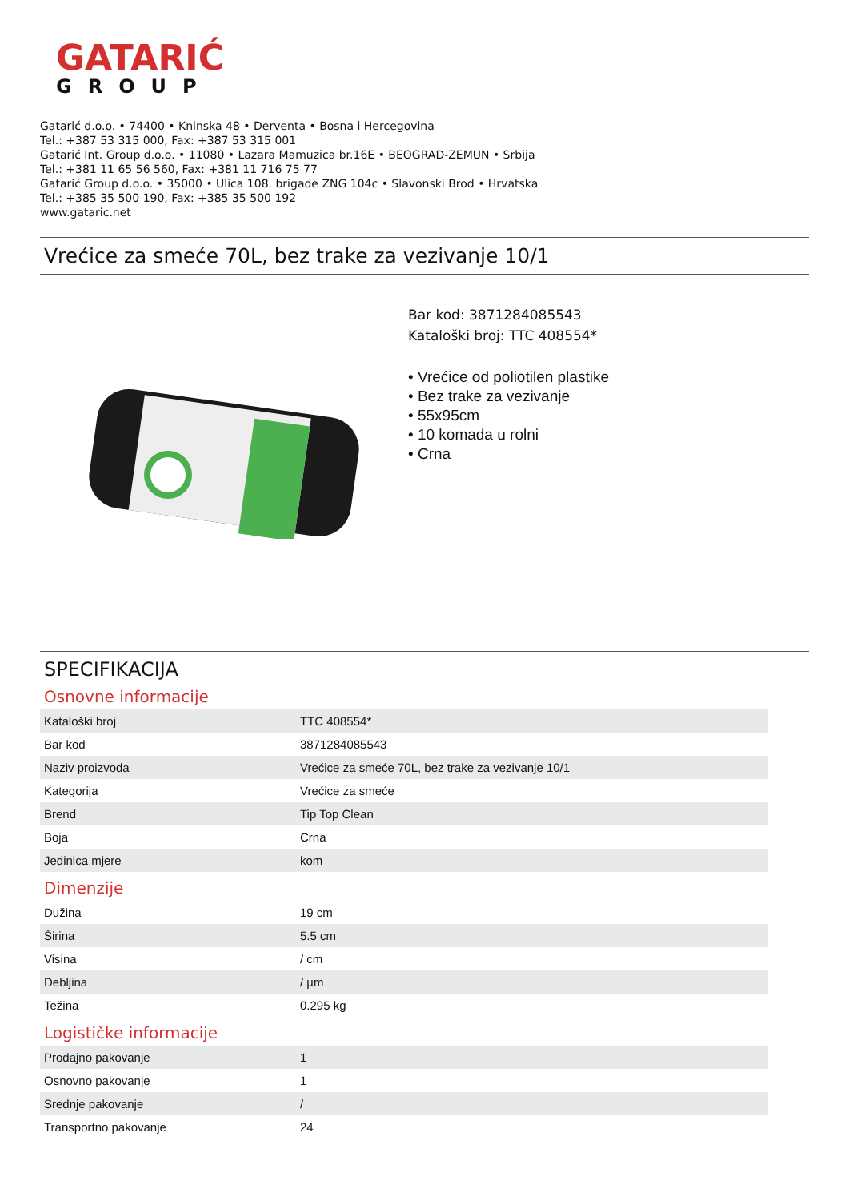GATARIĆ
GROUP
Gatarić d.o.o. • 74400 • Kninska 48 • Derventa • Bosna i Hercegovina
Tel.: +387 53 315 000, Fax: +387 53 315 001
Gatarić Int. Group d.o.o. • 11080 • Lazara Mamuzica br.16E • BEOGRAD-ZEMUN • Srbija
Tel.: +381 11 65 56 560, Fax: +381 11 716 75 77
Gatarić Group d.o.o. • 35000 • Ulica 108. brigade ZNG 104c • Slavonski Brod • Hrvatska
Tel.: +385 35 500 190, Fax: +385 35 500 192
www.gataric.net
Vrećice za smeće 70L, bez trake za vezivanje 10/1
Bar kod: 3871284085543
Kataloški broj: TTC 408554*
• Vrećice od poliotilen plastike
• Bez trake za vezivanje
• 55x95cm
• 10 komada u rolni
• Crna
SPECIFIKACIJA
Osnovne informacije
| Kataloški broj | TTC 408554* |
| Bar kod | 3871284085543 |
| Naziv proizvoda | Vrećice za smeće 70L, bez trake za vezivanje 10/1 |
| Kategorija | Vrećice za smeće |
| Brend | Tip Top Clean |
| Boja | Crna |
| Jedinica mjere | kom |
Dimenzije
| Dužina | 19 cm |
| Širina | 5.5 cm |
| Visina | / cm |
| Debljina | / µm |
| Težina | 0.295 kg |
Logističke informacije
| Prodajno pakovanje | 1 |
| Osnovno pakovanje | 1 |
| Srednje pakovanje | / |
| Transportno pakovanje | 24 |